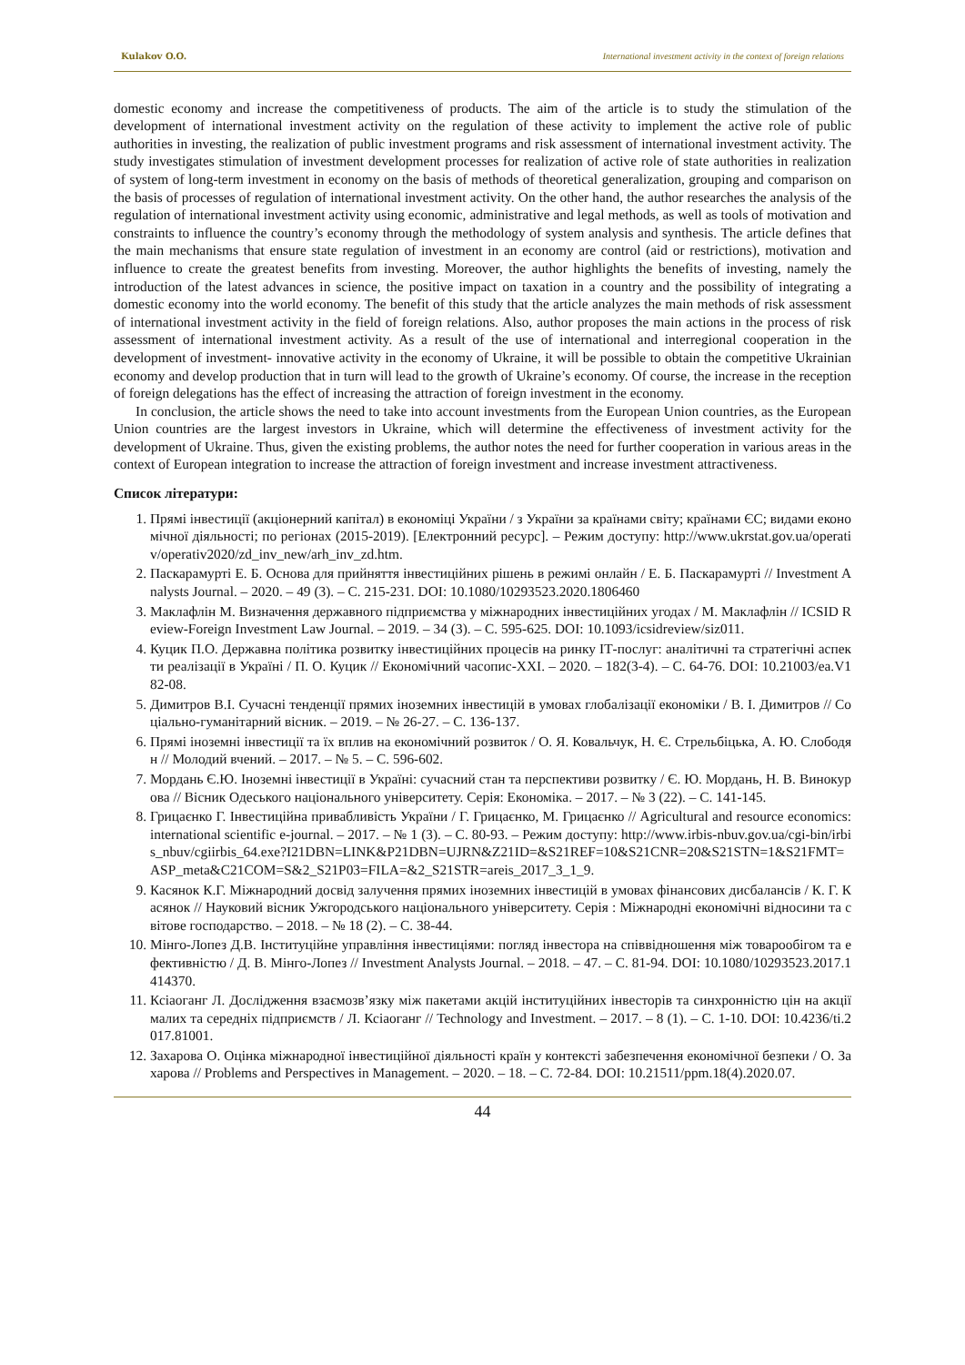Kulakov O.O. International investment activity in the context of foreign relations
domestic economy and increase the competitiveness of products. The aim of the article is to study the stimulation of the development of international investment activity on the regulation of these activity to implement the active role of public authorities in investing, the realization of public investment programs and risk assessment of international investment activity. The study investigates stimulation of investment development processes for realization of active role of state authorities in realization of system of long-term investment in economy on the basis of methods of theoretical generalization, grouping and comparison on the basis of processes of regulation of international investment activity. On the other hand, the author researches the analysis of the regulation of international investment activity using economic, administrative and legal methods, as well as tools of motivation and constraints to influence the country’s economy through the methodology of system analysis and synthesis. The article defines that the main mechanisms that ensure state regulation of investment in an economy are control (aid or restrictions), motivation and influence to create the greatest benefits from investing. Moreover, the author highlights the benefits of investing, namely the introduction of the latest advances in science, the positive impact on taxation in a country and the possibility of integrating a domestic economy into the world economy. The benefit of this study that the article analyzes the main methods of risk assessment of international investment activity in the field of foreign relations. Also, author proposes the main actions in the process of risk assessment of international investment activity. As a result of the use of international and interregional cooperation in the development of investment- innovative activity in the economy of Ukraine, it will be possible to obtain the competitive Ukrainian economy and develop production that in turn will lead to the growth of Ukraine’s economy. Of course, the increase in the reception of foreign delegations has the effect of increasing the attraction of foreign investment in the economy.
In conclusion, the article shows the need to take into account investments from the European Union countries, as the European Union countries are the largest investors in Ukraine, which will determine the effectiveness of investment activity for the development of Ukraine. Thus, given the existing problems, the author notes the need for further cooperation in various areas in the context of European integration to increase the attraction of foreign investment and increase investment attractiveness.
Список літератури:
1. Прямі інвестиції (акціонерний капітал) в економіці України / з України за країнами світу; країнами ЄС; видами економічної діяльності; по регіонах (2015-2019). [Електронний ресурс]. – Режим доступу: http://www.ukrstat.gov.ua/operativ/operativ2020/zd_inv_new/arh_inv_zd.htm.
2. Паскарамурті Е. Б. Основа для прийняття інвестиційних рішень в режимі онлайн / Е. Б. Паскарамурті // Investment Analysts Journal. – 2020. – 49 (3). – С. 215-231. DOI: 10.1080/10293523.2020.1806460
3. Маклафлін М. Визначення державного підприємства у міжнародних інвестиційних угодах / М. Маклафлін // ICSID Review-Foreign Investment Law Journal. – 2019. – 34 (3). – С. 595-625. DOI: 10.1093/icsidreview/siz011.
4. Куцик П.О. Державна політика розвитку інвестиційних процесів на ринку ІТ-послуг: аналітичні та стратегічні аспекти реалізації в Україні / П. О. Куцик // Економічний часопис-ХХІ. – 2020. – 182(3-4). – С. 64-76. DOI: 10.21003/ea.V182-08.
5. Димитров В.І. Сучасні тенденції прямих іноземних інвестицій в умовах глобалізації економіки / В. І. Димитров // Соціально-гуманітарний вісник. – 2019. – № 26-27. – С. 136-137.
6. Прямі іноземні інвестиції та їх вплив на економічний розвиток / О. Я. Ковальчук, Н. Є. Стрельбіцька, А. Ю. Слободян // Молодий вчений. – 2017. – № 5. – С. 596-602.
7. Мордань Є.Ю. Іноземні інвестиції в Україні: сучасний стан та перспективи розвитку / Є. Ю. Мордань, Н. В. Винокурова // Вісник Одеського національного університету. Серія: Економіка. – 2017. – № 3 (22). – С. 141-145.
8. Грицаєнко Г. Інвестиційна привабливість України / Г. Грицаєнко, М. Грицаєнко // Agricultural and resource economics: international scientific e-journal. – 2017. – № 1 (3). – С. 80-93. – Режим доступу: http://www.irbis-nbuv.gov.ua/cgi-bin/irbis_nbuv/cgiirbis_64.exe?I21DBN=LINK&P21DBN=UJRN&Z21ID=&S21REF=10&S21CNR=20&S21STN=1&S21FMT=ASP_meta&C21COM=S&2_S21P03=FILA=&2_S21STR=areis_2017_3_1_9.
9. Касянок К.Г. Міжнародний досвід залучення прямих іноземних інвестицій в умовах фінансових дисбалансів / К. Г. Касянок // Науковий вісник Ужгородського національного університету. Серія : Міжнародні економічні відносини та світове господарство. – 2018. – № 18 (2). – С. 38-44.
10. Мінго-Лопез Д.В. Інституційне управління інвестиціями: погляд інвестора на співвідношення між товарообігом та ефективністю / Д. В. Мінго-Лопез // Investment Analysts Journal. – 2018. – 47. – С. 81-94. DOI: 10.1080/10293523.2017.1414370.
11. Ксіаоганг Л. Дослідження взаємозв’язку між пакетами акцій інституційних інвесторів та синхронністю цін на акції малих та середніх підприємств / Л. Ксіаоганг // Technology and Investment. – 2017. – 8 (1). – С. 1-10. DOI: 10.4236/ti.2017.81001.
12. Захарова О. Оцінка міжнародної інвестиційної діяльності країн у контексті забезпечення економічної безпеки / О. Захарова // Problems and Perspectives in Management. – 2020. – 18. – С. 72-84. DOI: 10.21511/ppm.18(4).2020.07.
44